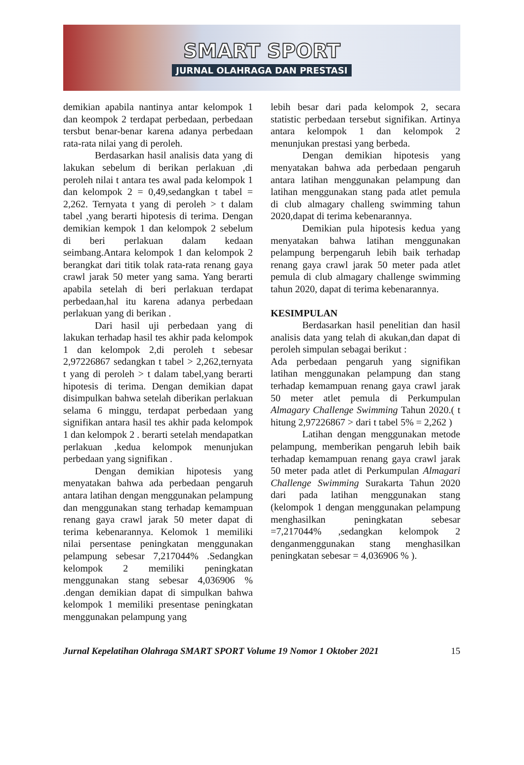SMART SPORT
JURNAL OLAHRAGA DAN PRESTASI
demikian apabila nantinya antar kelompok 1 dan keompok 2 terdapat perbedaan, perbedaan tersbut benar-benar karena adanya perbedaan rata-rata nilai yang di peroleh.
Berdasarkan hasil analisis data yang di lakukan sebelum di berikan perlakuan ,di peroleh nilai t antara tes awal pada kelompok 1 dan kelompok 2 = 0,49,sedangkan t tabel = 2,262. Ternyata t yang di peroleh > t dalam tabel ,yang berarti hipotesis di terima. Dengan demikian kempok 1 dan kelompok 2 sebelum di beri perlakuan dalam kedaan seimbang.Antara kelompok 1 dan kelompok 2 berangkat dari titik tolak rata-rata renang gaya crawl jarak 50 meter yang sama. Yang berarti apabila setelah di beri perlakuan terdapat perbedaan,hal itu karena adanya perbedaan perlakuan yang di berikan .
Dari hasil uji perbedaan yang di lakukan terhadap hasil tes akhir pada kelompok 1 dan kelompok 2,di peroleh t sebesar 2,97226867 sedangkan t tabel > 2,262,ternyata t yang di peroleh > t dalam tabel,yang berarti hipotesis di terima. Dengan demikian dapat disimpulkan bahwa setelah diberikan perlakuan selama 6 minggu, terdapat perbedaan yang signifikan antara hasil tes akhir pada kelompok 1 dan kelompok 2 . berarti setelah mendapatkan perlakuan ,kedua kelompok menunjukan perbedaan yang signifikan .
Dengan demikian hipotesis yang menyatakan bahwa ada perbedaan pengaruh antara latihan dengan menggunakan pelampung dan menggunakan stang terhadap kemampuan renang gaya crawl jarak 50 meter dapat di terima kebenarannya. Kelomok 1 memiliki nilai persentase peningkatan menggunakan pelampung sebesar 7,217044% .Sedangkan kelompok 2 memiliki peningkatan menggunakan stang sebesar 4,036906 % .dengan demikian dapat di simpulkan bahwa kelompok 1 memiliki presentase peningkatan menggunakan pelampung yang
lebih besar dari pada kelompok 2, secara statistic perbedaan tersebut signifikan. Artinya antara kelompok 1 dan kelompok 2 menunjukan prestasi yang berbeda.
Dengan demikian hipotesis yang menyatakan bahwa ada perbedaan pengaruh antara latihan menggunakan pelampung dan latihan menggunakan stang pada atlet pemula di club almagary challeng swimming tahun 2020,dapat di terima kebenarannya.
Demikian pula hipotesis kedua yang menyatakan bahwa latihan menggunakan pelampung berpengaruh lebih baik terhadap renang gaya crawl jarak 50 meter pada atlet pemula di club almagary challenge swimming tahun 2020, dapat di terima kebenarannya.
KESIMPULAN
Berdasarkan hasil penelitian dan hasil analisis data yang telah di akukan,dan dapat di peroleh simpulan sebagai berikut :
Ada perbedaan pengaruh yang signifikan latihan menggunakan pelampung dan stang terhadap kemampuan renang gaya crawl jarak 50 meter atlet pemula di Perkumpulan Almagary Challenge Swimming Tahun 2020.( t hitung 2,97226867 > dari t tabel 5% = 2,262 )
Latihan dengan menggunakan metode pelampung, memberikan pengaruh lebih baik terhadap kemampuan renang gaya crawl jarak 50 meter pada atlet di Perkumpulan Almagari Challenge Swimming Surakarta Tahun 2020 dari pada latihan menggunakan stang (kelompok 1 dengan menggunakan pelampung menghasilkan peningkatan sebesar =7,217044% ,sedangkan kelompok 2 denganmenggunakan stang menghasilkan peningkatan sebesar = 4,036906 % ).
Jurnal Kepelatihan Olahraga SMART SPORT Volume 19 Nomor 1 Oktober 2021 15